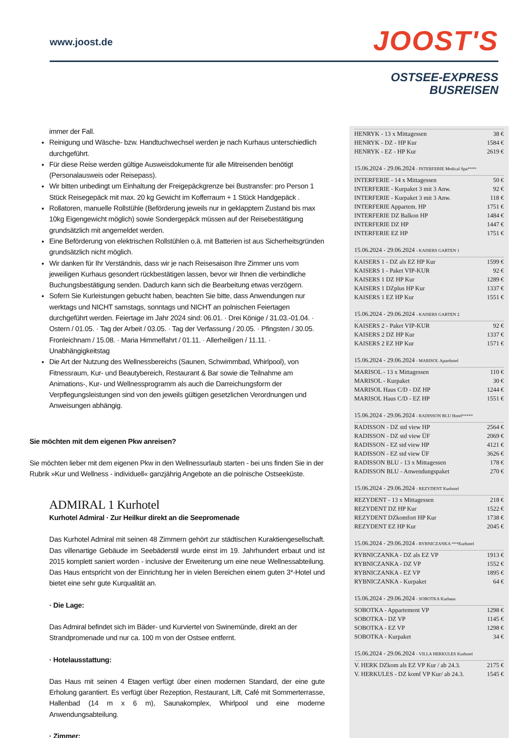www.joost.de
JOOST'S
OSTSEE-EXPRESS
BUSREISEN
immer der Fall.
Reinigung und Wäsche- bzw. Handtuchwechsel werden je nach Kurhaus unterschiedlich durchgeführt.
Für diese Reise werden gültige Ausweisdokumente für alle Mitreisenden benötigt (Personalausweis oder Reisepass).
Wir bitten unbedingt um Einhaltung der Freigepäckgrenze bei Bustransfer: pro Person 1 Stück Reisegepäck mit max. 20 kg Gewicht im Kofferraum + 1 Stück Handgepäck .
Rollatoren, manuelle Rollstühle (Beförderung jeweils nur in geklapptem Zustand bis max 10kg Eigengewicht möglich) sowie Sondergepäck müssen auf der Reisebestätigung grundsätzlich mit angemeldet werden.
Eine Beförderung von elektrischen Rollstühlen o.ä. mit Batterien ist aus Sicherheitsgründen grundsätzlich nicht möglich.
Wir danken für Ihr Verständnis, dass wir je nach Reisesaison Ihre Zimmer uns vom jeweiligen Kurhaus gesondert rückbestätigen lassen, bevor wir Ihnen die verbindliche Buchungsbestätigung senden. Dadurch kann sich die Bearbeitung etwas verzögern.
Sofern Sie Kurleistungen gebucht haben, beachten Sie bitte, dass Anwendungen nur werktags und NICHT samstags, sonntags und NICHT an polnischen Feiertagen durchgeführt werden. Feiertage im Jahr 2024 sind: 06.01. · Drei Könige / 31.03.-01.04. · Ostern / 01.05. · Tag der Arbeit / 03.05. · Tag der Verfassung / 20.05. · Pfingsten / 30.05. Fronleichnam / 15.08. · Maria Himmelfahrt / 01.11. · Allerheiligen / 11.11. · Unabhängigkeitstag
Die Art der Nutzung des Wellnessbereichs (Saunen, Schwimmbad, Whirlpool), von Fitnessraum, Kur- und Beautybereich, Restaurant & Bar sowie die Teilnahme am Animations-, Kur- und Wellnessprogramm als auch die Darreichungsform der Verpflegungsleistungen sind von den jeweils gültigen gesetzlichen Verordnungen und Anweisungen abhängig.
Sie möchten mit dem eigenen Pkw anreisen?
Sie möchten lieber mit dem eigenen Pkw in den Wellnessurlaub starten - bei uns finden Sie in der Rubrik »Kur und Wellness - individuell« ganzjährig Angebote an die polnische Ostseeküste.
ADMIRAL 1 Kurhotel
Kurhotel Admiral · Zur Heilkur direkt an die Seepromenade
Das Kurhotel Admiral mit seinen 48 Zimmern gehört zur städtischen Kuraktiengesellschaft. Das villenartige Gebäude im Seebäderstil wurde einst im 19. Jahrhundert erbaut und ist 2015 komplett saniert worden - inclusive der Erweiterung um eine neue Wellnessabteilung. Das Haus entspricht von der Einrichtung her in vielen Bereichen einem guten 3*-Hotel und bietet eine sehr gute Kurqualität an.
· Die Lage:
Das Admiral befindet sich im Bäder- und Kurviertel von Swinemünde, direkt an der Strandpromenade und nur ca. 100 m von der Ostsee entfernt.
· Hotelausstattung:
Das Haus mit seinen 4 Etagen verfügt über einen modernen Standard, der eine gute Erholung garantiert. Es verfügt über Rezeption, Restaurant, Lift, Café mit Sommerterrasse, Hallenbad (14 m x 6 m), Saunakomplex, Whirlpool und eine moderne Anwendungsabteilung.
· Zimmer:
| HENRYK - 13 x Mittagessen | 38 € |
| HENRYK - DZ - HP Kur | 1584 € |
| HENRYK - EZ - HP Kur | 2619 € |
15.06.2024 - 29.06.2024 - INTERFERIE Medical Spa****
| INTERFERIE - 14 x Mittagessen | 50 € |
| INTERFERIE - Kurpaket 3 mit 3 Anw. | 92 € |
| INTERFERIE - Kurpaket 3 mit 3 Anw. | 118 € |
| INTERFERIE Appartem. HP | 1751 € |
| INTERFERIE DZ Balkon HP | 1484 € |
| INTERFERIE DZ HP | 1447 € |
| INTERFERIE EZ HP | 1751 € |
15.06.2024 - 29.06.2024 - KAISERS GARTEN 1
| KAISERS 1 - DZ als EZ HP Kur | 1599 € |
| KAISERS 1 - Paket VIP-KUR | 92 € |
| KAISERS 1 DZ HP Kur | 1289 € |
| KAISERS 1 DZplus HP Kur | 1337 € |
| KAISERS 1 EZ HP Kur | 1551 € |
15.06.2024 - 29.06.2024 - KAISERS GARTEN 2
| KAISERS 2 - Paket VIP-KUR | 92 € |
| KAISERS 2 DZ HP Kur | 1337 € |
| KAISERS 2 EZ HP Kur | 1571 € |
15.06.2024 - 29.06.2024 - MARISOL Aparthotel
| MARISOL - 13 x Mittagessen | 110 € |
| MARISOL - Kurpaket | 30 € |
| MARISOL Haus C/D - DZ HP | 1244 € |
| MARISOL Haus C/D - EZ HP | 1551 € |
15.06.2024 - 29.06.2024 - RADISSON BLU Hotel*****
| RADISSON - DZ std view HP | 2564 € |
| RADISSON - DZ std view ÜF | 2069 € |
| RADISSON - EZ std view HP | 4121 € |
| RADISSON - EZ std view ÜF | 3626 € |
| RADISSON BLU - 13 x Mittagessen | 178 € |
| RADISSON BLU - Anwendungspaket | 270 € |
15.06.2024 - 29.06.2024 - REZYDENT Kurhotel
| REZYDENT - 13 x Mittagessen | 218 € |
| REZYDENT DZ HP Kur | 1522 € |
| REZYDENT DZkomfort HP Kur | 1738 € |
| REZYDENT EZ HP Kur | 2045 € |
15.06.2024 - 29.06.2024 - RYBNICZANKA ***Kurhotel
| RYBNICZANKA - DZ als EZ VP | 1913 € |
| RYBNICZANKA - DZ VP | 1552 € |
| RYBNICZANKA - EZ VP | 1895 € |
| RYBNICZANKA - Kurpaket | 64 € |
15.06.2024 - 29.06.2024 - SOBOTKA Kurhaus
| SOBOTKA - Appartement VP | 1298 € |
| SOBOTKA - DZ VP | 1145 € |
| SOBOTKA - EZ VP | 1298 € |
| SOBOTKA - Kurpaket | 34 € |
15.06.2024 - 29.06.2024 - VILLA HERKULES Kurhotel
| V. HERK DZkom als EZ VP Kur / ab 24.3. | 2175 € |
| V. HERKULES - DZ komf VP Kur/ ab 24.3. | 1545 € |